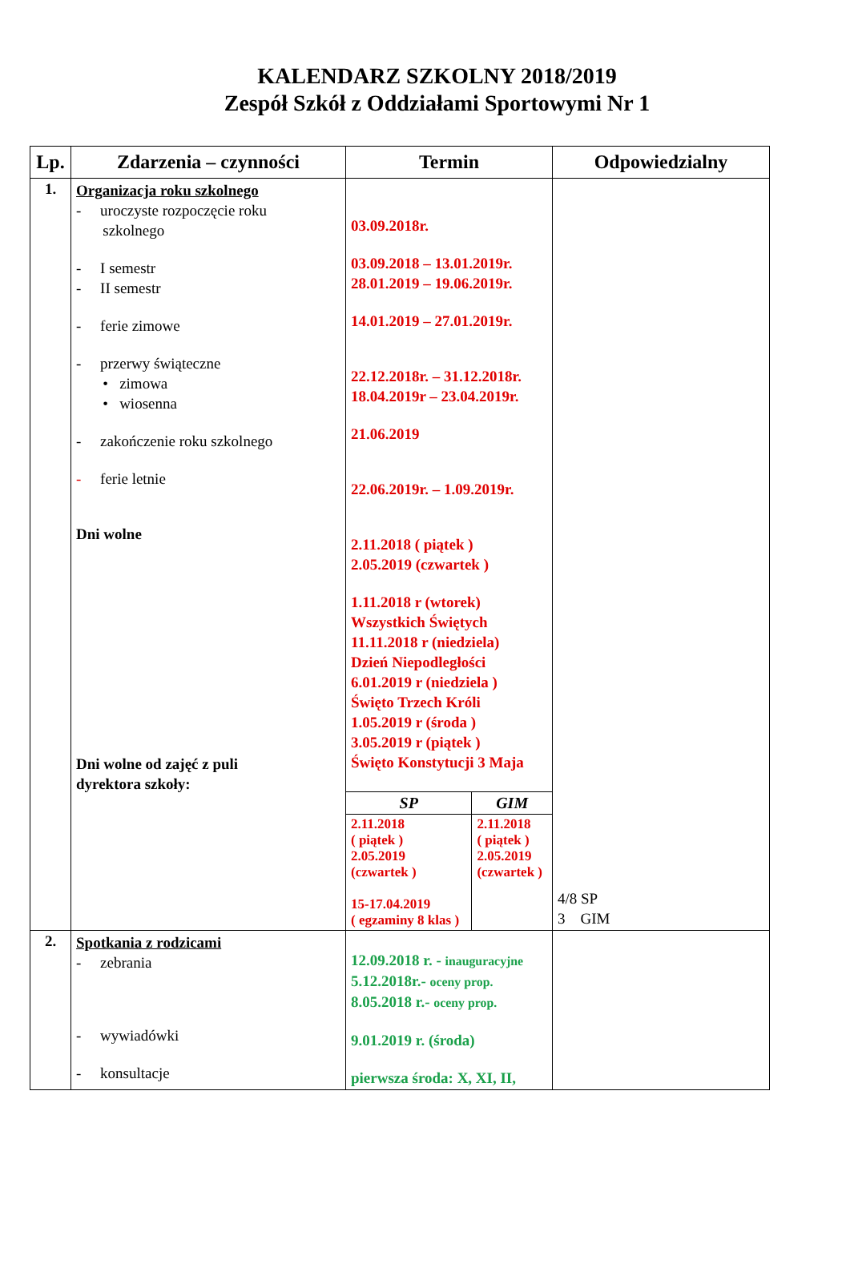KALENDARZ SZKOLNY 2018/2019
Zespół Szkół z Oddziałami Sportowymi Nr 1
| Lp. | Zdarzenia – czynności | Termin | Odpowiedzialny |
| --- | --- | --- | --- |
| 1. | Organizacja roku szkolnego - uroczyste rozpoczęcie roku szkolnego - I semestr - II semestr - ferie zimowe - przerwy świąteczne • zimowa • wiosenna - zakończenie roku szkolnego - ferie letnie Dni wolne Dni wolne od zajęć z puli dyrektora szkoły: | 03.09.2018r. 03.09.2018 – 13.01.2019r. 28.01.2019 – 19.06.2019r. 14.01.2019 – 27.01.2019r. 22.12.2018r. – 31.12.2018r. 18.04.2019r – 23.04.2019r. 21.06.2019 22.06.2019r. – 1.09.2019r. 2.11.2018 ( piątek ) 2.05.2019 (czwartek ) 1.11.2018 r (wtorek) Wszystkich Świętych 11.11.2018 r (niedziela) Dzień Niepodległości 6.01.2019 r (niedziela ) Święto Trzech Króli 1.05.2019 r (środa ) 3.05.2019 r (piątek ) Święto Konstytucji 3 Maja / SP / GIM / / --- / --- / / 2.11.2018 ( piątek ) 2.05.2019 (czwartek ) 15-17.04.2019 ( egzaminy 8 klas ) / 2.11.2018 ( piątek ) 2.05.2019 (czwartek ) / | 4/8 SP 3 GIM |
| 2. | Spotkania z rodzicami - zebrania - wywiadówki - konsultacje | 12.09.2018 r. - inauguracyjne 5.12.2018r.- oceny prop. 8.05.2018 r.- oceny prop. 9.01.2019 r. (środa) pierwsza środa: X, XI, II, | |